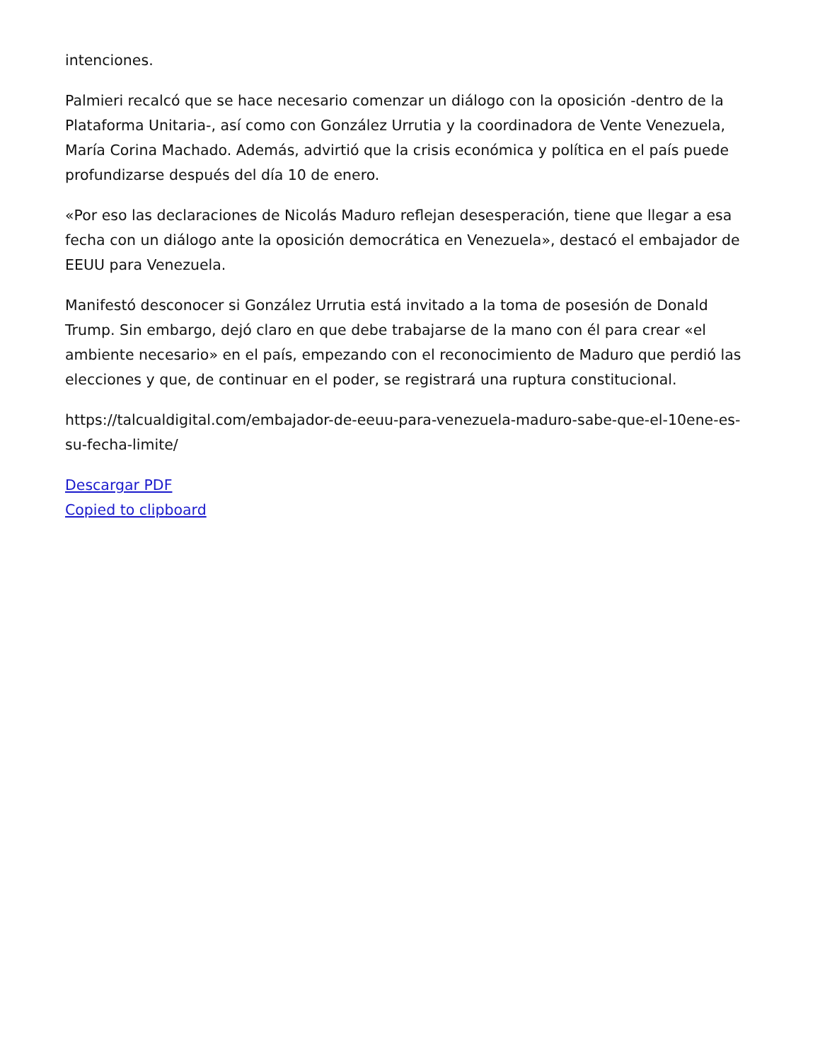intenciones.
Palmieri recalcó que se hace necesario comenzar un diálogo con la oposición -dentro de la Plataforma Unitaria-, así como con González Urrutia y la coordinadora de Vente Venezuela, María Corina Machado. Además, advirtió que la crisis económica y política en el país puede profundizarse después del día 10 de enero.
«Por eso las declaraciones de Nicolás Maduro reflejan desesperación, tiene que llegar a esa fecha con un diálogo ante la oposición democrática en Venezuela», destacó el embajador de EEUU para Venezuela.
Manifestó desconocer si González Urrutia está invitado a la toma de posesión de Donald Trump. Sin embargo, dejó claro en que debe trabajarse de la mano con él para crear «el ambiente necesario» en el país, empezando con el reconocimiento de Maduro que perdió las elecciones y que, de continuar en el poder, se registrará una ruptura constitucional.
https://talcualdigital.com/embajador-de-eeuu-para-venezuela-maduro-sabe-que-el-10ene-es-su-fecha-limite/
Descargar PDF
Copied to clipboard